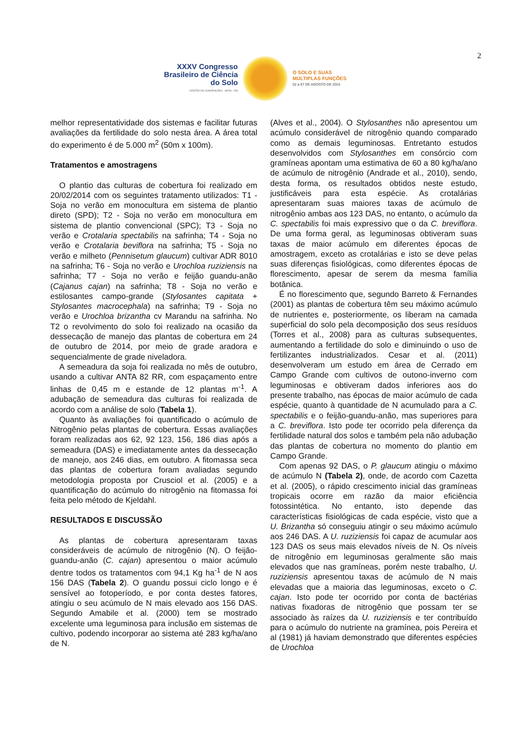2
XXXV Congresso Brasileiro de Ciência do Solo
CENTRO DE CONVENÇÕES - NATAL / RN
O SOLO E SUAS
MÚLTIPLAS FUNÇÕES
02 a 07 DE AGOSTO DE 2015
melhor representatividade dos sistemas e facilitar futuras avaliações da fertilidade do solo nesta área. A área total do experimento é de 5.000 m<sup>2</sup> (50m x 100m).
Tratamentos e amostragens
O plantio das culturas de cobertura foi realizado em 20/02/2014 com os seguintes tratamento utilizados: T1 - Soja no verão em monocultura em sistema de plantio direto (SPD); T2 - Soja no verão em monocultura em sistema de plantio convencional (SPC); T3 - Soja no verão e Crotalaria spectabilis na safrinha; T4 - Soja no verão e Crotalaria beviflora na safrinha; T5 - Soja no verão e milheto (Pennisetum glaucum) cultivar ADR 8010 na safrinha; T6 - Soja no verão e Urochloa ruziziensis na safrinha; T7 - Soja no verão e feijão guandu-anão (Cajanus cajan) na safrinha; T8 - Soja no verão e estilosantes campo-grande (Stylosantes capitata + Stylosantes macrocephala) na safrinha; T9 - Soja no verão e Urochloa brizantha cv Marandu na safrinha. No T2 o revolvimento do solo foi realizado na ocasião da dessecação de manejo das plantas de cobertura em 24 de outubro de 2014, por meio de grade aradora e sequencialmente de grade niveladora.
A semeadura da soja foi realizada no mês de outubro, usando a cultivar ANTA 82 RR, com espaçamento entre linhas de 0,45 m e estande de 12 plantas m<sup>-1</sup>. A adubação de semeadura das culturas foi realizada de acordo com a análise de solo (Tabela 1).
Quanto às avaliações foi quantificado o acúmulo de Nitrogênio pelas plantas de cobertura. Essas avaliações foram realizadas aos 62, 92 123, 156, 186 dias após a semeadura (DAS) e imediatamente antes da dessecação de manejo, aos 246 dias, em outubro. A fitomassa seca das plantas de cobertura foram avaliadas segundo metodologia proposta por Crusciol et al. (2005) e a quantificação do acúmulo do nitrogênio na fitomassa foi feita pelo método de Kjeldahl.
RESULTADOS E DISCUSSÃO
As plantas de cobertura apresentaram taxas consideráveis de acúmulo de nitrogênio (N). O feijão-guandu-anão (C. cajan) apresentou o maior acúmulo dentre todos os tratamentos com 94,1 Kg ha<sup>-1</sup> de N aos 156 DAS (Tabela 2). O guandu possui ciclo longo e é sensível ao fotoperíodo, e por conta destes fatores, atingiu o seu acúmulo de N mais elevado aos 156 DAS. Segundo Amabile et al. (2000) tem se mostrado excelente uma leguminosa para inclusão em sistemas de cultivo, podendo incorporar ao sistema até 283 kg/ha/ano de N.
(Alves et al., 2004). O Stylosanthes não apresentou um acúmulo considerável de nitrogênio quando comparado como as demais leguminosas. Entretanto estudos desenvolvidos com Stylosanthes em consórcio com gramíneas apontam uma estimativa de 60 a 80 kg/ha/ano de acúmulo de nitrogênio (Andrade et al., 2010), sendo, desta forma, os resultados obtidos neste estudo, justificáveis para esta espécie. As crotalárias apresentaram suas maiores taxas de acúmulo de nitrogênio ambas aos 123 DAS, no entanto, o acúmulo da C. spectabilis foi mais expressivo que o da C. breviflora. De uma forma geral, as leguminosas obtiveram suas taxas de maior acúmulo em diferentes épocas de amostragem, exceto as crotalárias e isto se deve pelas suas diferenças fisiológicas, como diferentes épocas de florescimento, apesar de serem da mesma família botânica.
É no florescimento que, segundo Barreto & Fernandes (2001) as plantas de cobertura têm seu máximo acúmulo de nutrientes e, posteriormente, os liberam na camada superficial do solo pela decomposição dos seus resíduos (Torres et al., 2008) para as culturas subsequentes, aumentando a fertilidade do solo e diminuindo o uso de fertilizantes industrializados. Cesar et al. (2011) desenvolveram um estudo em área de Cerrado em Campo Grande com cultivos de outono-inverno com leguminosas e obtiveram dados inferiores aos do presente trabalho, nas épocas de maior acúmulo de cada espécie, quanto à quantidade de N acumulado para a C. spectabilis e o feijão-guandu-anão, mas superiores para a C. breviflora. Isto pode ter ocorrido pela diferença da fertilidade natural dos solos e também pela não adubação das plantas de cobertura no momento do plantio em Campo Grande.
Com apenas 92 DAS, o P. glaucum atingiu o máximo de acúmulo N (Tabela 2), onde, de acordo com Cazetta et al. (2005), o rápido crescimento inicial das gramíneas tropicais ocorre em razão da maior eficiência fotossintética. No entanto, isto depende das características fisiológicas de cada espécie, visto que a U. Brizantha só conseguiu atingir o seu máximo acúmulo aos 246 DAS. A U. ruziziensis foi capaz de acumular aos 123 DAS os seus mais elevados níveis de N. Os níveis de nitrogênio em leguminosas geralmente são mais elevados que nas gramíneas, porém neste trabalho, U. ruziziensis apresentou taxas de acúmulo de N mais elevadas que a maioria das leguminosas, exceto o C. cajan. Isto pode ter ocorrido por conta de bactérias nativas fixadoras de nitrogênio que possam ter se associado às raízes da U. ruziziensis e ter contribuído para o acúmulo do nutriente na gramínea, pois Pereira et al (1981) já haviam demonstrado que diferentes espécies de Urochloa